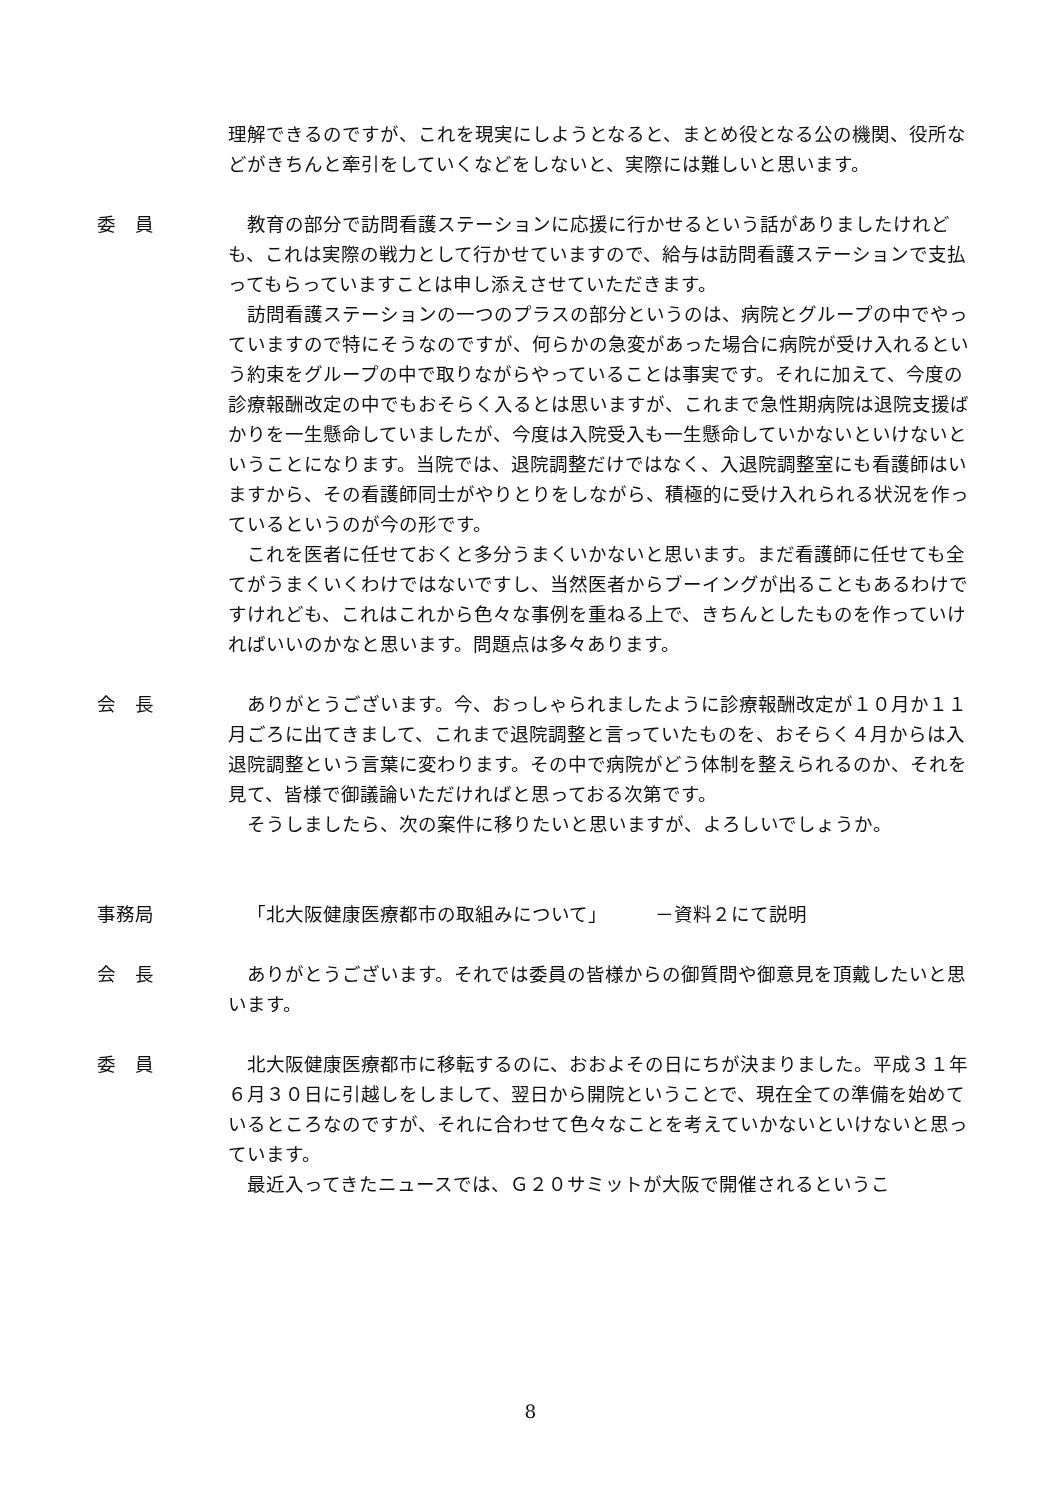理解できるのですが、これを現実にしようとなると、まとめ役となる公の機関、役所などがきちんと牽引をしていくなどをしないと、実際には難しいと思います。
委　員 教育の部分で訪問看護ステーションに応援に行かせるという話がありましたけれども、これは実際の戦力として行かせていますので、給与は訪問看護ステーションで支払ってもらっていますことは申し添えさせていただきます。
訪問看護ステーションの一つのプラスの部分というのは、病院とグループの中でやっていますので特にそうなのですが、何らかの急変があった場合に病院が受け入れるという約束をグループの中で取りながらやっていることは事実です。それに加えて、今度の診療報酬改定の中でもおそらく入るとは思いますが、これまで急性期病院は退院支援ばかりを一生懸命していましたが、今度は入院受入も一生懸命していかないといけないということになります。当院では、退院調整だけではなく、入退院調整室にも看護師はいますから、その看護師同士がやりとりをしながら、積極的に受け入れられる状況を作っているというのが今の形です。
これを医者に任せておくと多分うまくいかないと思います。まだ看護師に任せても全てがうまくいくわけではないですし、当然医者からブーイングが出ることもあるわけですけれども、これはこれから色々な事例を重ねる上で、きちんとしたものを作っていければいいのかなと思います。問題点は多々あります。
会　長 ありがとうございます。今、おっしゃられましたように診療報酬改定が１０月か１１月ごろに出てきまして、これまで退院調整と言っていたものを、おそらく４月からは入退院調整という言葉に変わります。その中で病院がどう体制を整えられるのか、それを見て、皆様で御議論いただければと思っておる次第です。
そうしましたら、次の案件に移りたいと思いますが、よろしいでしょうか。
事務局 「北大阪健康医療都市の取組みについて」　　　－資料２にて説明
会　長 ありがとうございます。それでは委員の皆様からの御質問や御意見を頂戴したいと思います。
委　員 北大阪健康医療都市に移転するのに、おおよその日にちが決まりました。平成３１年６月３０日に引越しをしまして、翌日から開院ということで、現在全ての準備を始めているところなのですが、それに合わせて色々なことを考えていかないといけないと思っています。
最近入ってきたニュースでは、Ｇ２０サミットが大阪で開催されるというこ
8